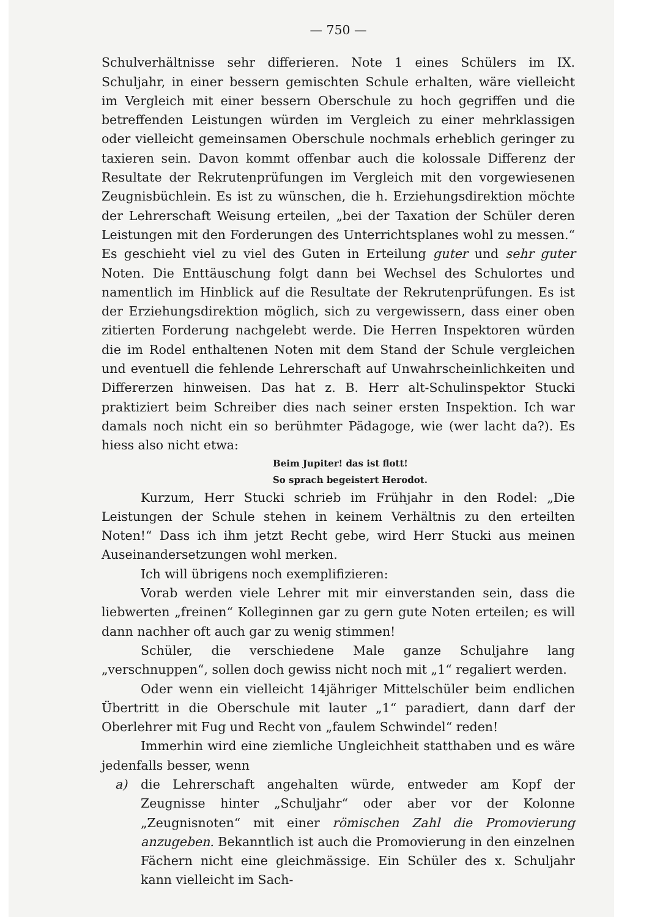— 750 —
Schulverhältnisse sehr differieren. Note 1 eines Schülers im IX. Schuljahr, in einer bessern gemischten Schule erhalten, wäre vielleicht im Vergleich mit einer bessern Oberschule zu hoch gegriffen und die betreffenden Leistungen würden im Vergleich zu einer mehrklassigen oder vielleicht gemeinsamen Oberschule nochmals erheblich geringer zu taxieren sein. Davon kommt offenbar auch die kolossale Differenz der Resultate der Rekrutenprüfungen im Vergleich mit den vorgewiesenen Zeugnisbüchlein. Es ist zu wünschen, die h. Erziehungsdirektion möchte der Lehrerschaft Weisung erteilen, „bei der Taxation der Schüler deren Leistungen mit den Forderungen des Unterrichtsplanes wohl zu messen.“ Es geschieht viel zu viel des Guten in Erteilung guter und sehr guter Noten. Die Enttäuschung folgt dann bei Wechsel des Schulortes und namentlich im Hinblick auf die Resultate der Rekrutenprüfungen. Es ist der Erziehungsdirektion möglich, sich zu vergewissern, dass einer oben zitierten Forderung nachgelebt werde. Die Herren Inspektoren würden die im Rodel enthaltenen Noten mit dem Stand der Schule vergleichen und eventuell die fehlende Lehrerschaft auf Unwahrscheinlichkeiten und Differerzen hinweisen. Das hat z. B. Herr alt-Schulinspektor Stucki praktiziert beim Schreiber dies nach seiner ersten Inspektion. Ich war damals noch nicht ein so berühmter Pädagoge, wie (wer lacht da?). Es hiess also nicht etwa:
Beim Jupiter! das ist flott!
So sprach begeistert Herodot.
Kurzum, Herr Stucki schrieb im Frühjahr in den Rodel: „Die Leistungen der Schule stehen in keinem Verhältnis zu den erteilten Noten!“ Dass ich ihm jetzt Recht gebe, wird Herr Stucki aus meinen Auseinandersetzungen wohl merken.
Ich will übrigens noch exemplifizieren:
Vorab werden viele Lehrer mit mir einverstanden sein, dass die liebwerten „freinen“ Kolleginnen gar zu gern gute Noten erteilen; es will dann nachher oft auch gar zu wenig stimmen!
Schüler, die verschiedene Male ganze Schuljahre lang „verschnuppen“, sollen doch gewiss nicht noch mit „1“ regaliert werden.
Oder wenn ein vielleicht 14jähriger Mittelschüler beim endlichen Übertritt in die Oberschule mit lauter „1“ paradiert, dann darf der Oberlehrer mit Fug und Recht von „faulem Schwindel“ reden!
Immerhin wird eine ziemliche Ungleichheit statthaben und es wäre jedenfalls besser, wenn
a) die Lehrerschaft angehalten würde, entweder am Kopf der Zeugnisse hinter „Schuljahr“ oder aber vor der Kolonne „Zeugnisnoten“ mit einer römischen Zahl die Promovierung anzugeben. Bekanntlich ist auch die Promovierung in den einzelnen Fächern nicht eine gleichmässige. Ein Schüler des x. Schuljahr kann vielleicht im Sach-